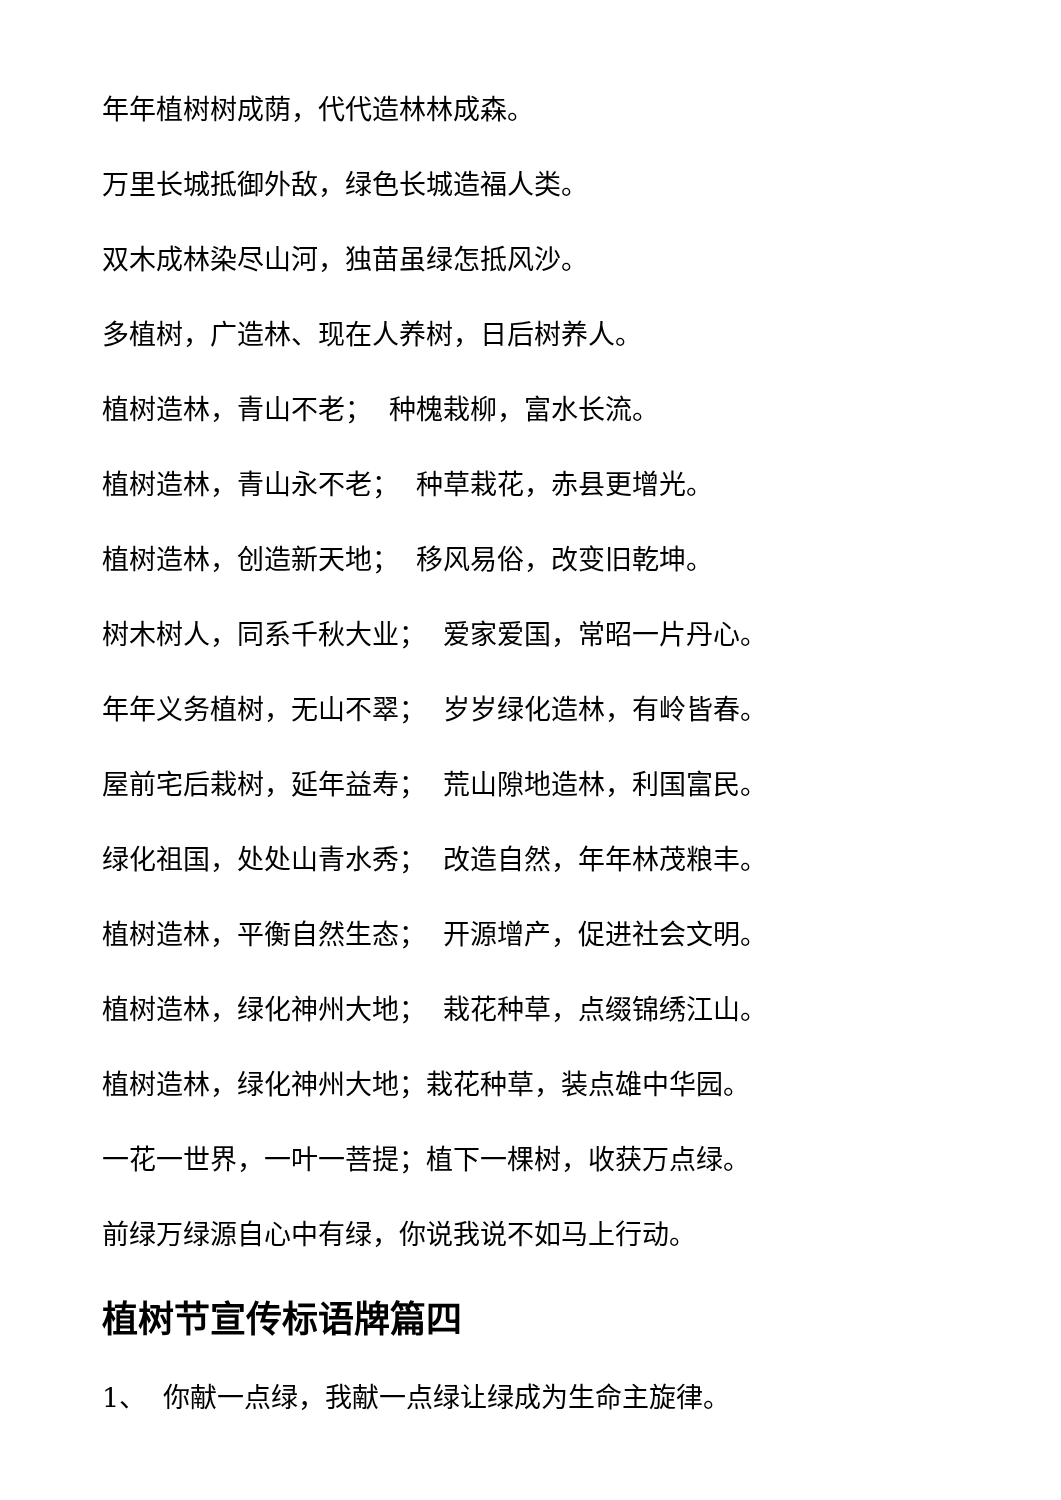年年植树树成荫，代代造林林成森。
万里长城抵御外敌，绿色长城造福人类。
双木成林染尽山河，独苗虽绿怎抵风沙。
多植树，广造林、现在人养树，日后树养人。
植树造林，青山不老； 种槐栽柳，富水长流。
植树造林，青山永不老； 种草栽花，赤县更增光。
植树造林，创造新天地； 移风易俗，改变旧乾坤。
树木树人，同系千秋大业； 爱家爱国，常昭一片丹心。
年年义务植树，无山不翠； 岁岁绿化造林，有岭皆春。
屋前宅后栽树，延年益寿； 荒山隙地造林，利国富民。
绿化祖国，处处山青水秀； 改造自然，年年林茂粮丰。
植树造林，平衡自然生态； 开源增产，促进社会文明。
植树造林，绿化神州大地； 栽花种草，点缀锦绣江山。
植树造林，绿化神州大地；栽花种草，装点雄中华园。
一花一世界，一叶一菩提；植下一棵树，收获万点绿。
前绿万绿源自心中有绿，你说我说不如马上行动。
植树节宣传标语牌篇四
1、 你献一点绿，我献一点绿让绿成为生命主旋律。